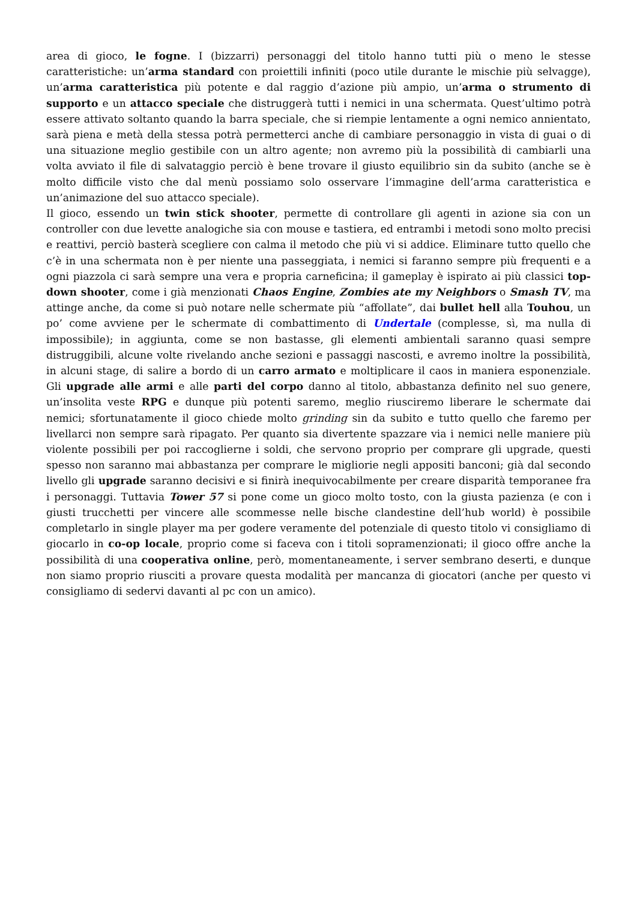area di gioco, le fogne. I (bizzarri) personaggi del titolo hanno tutti più o meno le stesse caratteristiche: un’arma standard con proiettili infiniti (poco utile durante le mischie più selvagge), un’arma caratteristica più potente e dal raggio d’azione più ampio, un’arma o strumento di supporto e un attacco speciale che distruggerà tutti i nemici in una schermata. Quest’ultimo potrà essere attivato soltanto quando la barra speciale, che si riempie lentamente a ogni nemico annientato, sarà piena e metà della stessa potrà permetterci anche di cambiare personaggio in vista di guai o di una situazione meglio gestibile con un altro agente; non avremo più la possibilità di cambiarli una volta avviato il file di salvataggio perciò è bene trovare il giusto equilibrio sin da subito (anche se è molto difficile visto che dal menù possiamo solo osservare l’immagine dell’arma caratteristica e un’animazione del suo attacco speciale).
Il gioco, essendo un twin stick shooter, permette di controllare gli agenti in azione sia con un controller con due levette analogiche sia con mouse e tastiera, ed entrambi i metodi sono molto precisi e reattivi, perciò basterà scegliere con calma il metodo che più vi si addice. Eliminare tutto quello che c’è in una schermata non è per niente una passeggiata, i nemici si faranno sempre più frequenti e a ogni piazzola ci sarà sempre una vera e propria carneficina; il gameplay è ispirato ai più classici top-down shooter, come i già menzionati Chaos Engine, Zombies ate my Neighbors o Smash TV, ma attinge anche, da come si può notare nelle schermate più “affollate”, dai bullet hell alla Touhou, un po’ come avviene per le schermate di combattimento di Undertale (complesse, sì, ma nulla di impossibile); in aggiunta, come se non bastasse, gli elementi ambientali saranno quasi sempre distruggibili, alcune volte rivelando anche sezioni e passaggi nascosti, e avremo inoltre la possibilità, in alcuni stage, di salire a bordo di un carro armato e moltiplicare il caos in maniera esponenziale. Gli upgrade alle armi e alle parti del corpo danno al titolo, abbastanza definito nel suo genere, un’insolita veste RPG e dunque più potenti saremo, meglio riusciremo liberare le schermate dai nemici; sfortunatamente il gioco chiede molto grinding sin da subito e tutto quello che faremo per livellarci non sempre sarà ripagato. Per quanto sia divertente spazzare via i nemici nelle maniere più violente possibili per poi raccoglierne i soldi, che servono proprio per comprare gli upgrade, questi spesso non saranno mai abbastanza per comprare le migliorie negli appositi banconi; già dal secondo livello gli upgrade saranno decisivi e si finirà inequivocabilmente per creare disparità temporanee fra i personaggi. Tuttavia Tower 57 si pone come un gioco molto tosto, con la giusta pazienza (e con i giusti trucchetti per vincere alle scommesse nelle bische clandestine dell’hub world) è possibile completarlo in single player ma per godere veramente del potenziale di questo titolo vi consigliamo di giocarlo in co-op locale, proprio come si faceva con i titoli sopramenzionati; il gioco offre anche la possibilità di una cooperativa online, però, momentaneamente, i server sembrano deserti, e dunque non siamo proprio riusciti a provare questa modalità per mancanza di giocatori (anche per questo vi consigliamo di sedervi davanti al pc con un amico).